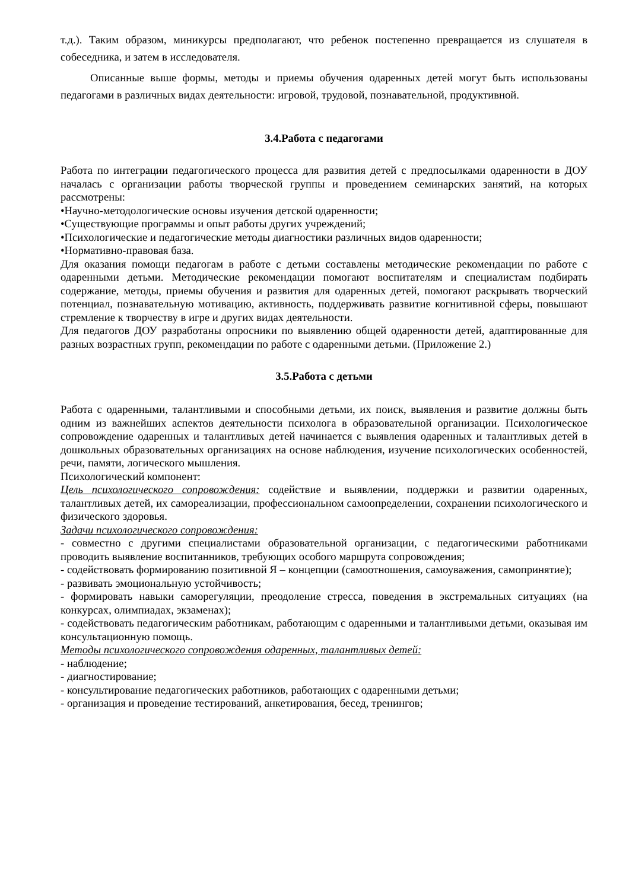т.д.). Таким образом, миникурсы предполагают, что ребенок постепенно превращается из слушателя в собеседника, и затем в исследователя.
Описанные выше формы, методы и приемы обучения одаренных детей могут быть использованы педагогами в различных видах деятельности: игровой, трудовой, познавательной, продуктивной.
3.4.Работа с педагогами
Работа по интеграции педагогического процесса для развития детей с предпосылками одаренности в ДОУ началась с организации работы творческой группы и проведением семинарских занятий, на которых рассмотрены:
•Научно-методологические основы изучения детской одаренности;
•Существующие программы и опыт работы других учреждений;
•Психологические и педагогические методы диагностики различных видов одаренности;
•Нормативно-правовая база.
Для оказания помощи педагогам в работе с детьми составлены методические рекомендации по работе с одаренными детьми. Методические рекомендации помогают воспитателям и специалистам подбирать содержание, методы, приемы обучения и развития для одаренных детей, помогают раскрывать творческий потенциал, познавательную мотивацию, активность, поддерживать развитие когнитивной сферы, повышают стремление к творчеству в игре и других видах деятельности.
Для педагогов ДОУ разработаны опросники по выявлению общей одаренности детей, адаптированные для разных возрастных групп, рекомендации по работе с одаренными детьми. (Приложение 2.)
3.5.Работа с детьми
Работа с одаренными, талантливыми и способными детьми, их поиск, выявления и развитие должны быть одним из важнейших аспектов деятельности психолога в образовательной организации. Психологическое сопровождение одаренных и талантливых детей начинается с выявления одаренных и талантливых детей в дошкольных образовательных организациях на основе наблюдения, изучение психологических особенностей, речи, памяти, логического мышления.
Психологический компонент:
Цель психологического сопровождения: содействие и выявлении, поддержки и развитии одаренных, талантливых детей, их самореализации, профессиональном самоопределении, сохранении психологического и физического здоровья.
Задачи психологического сопровождения:
- совместно с другими специалистами образовательной организации, с педагогическими работниками проводить выявление воспитанников, требующих особого маршрута сопровождения;
- содействовать формированию позитивной Я – концепции (самоотношения, самоуважения, самопринятие);
- развивать эмоциональную устойчивость;
- формировать навыки саморегуляции, преодоление стресса, поведения в экстремальных ситуациях (на конкурсах, олимпиадах, экзаменах);
- содействовать педагогическим работникам, работающим с одаренными и талантливыми детьми, оказывая им консультационную помощь.
Методы психологического сопровождения одаренных, талантливых детей:
- наблюдение;
- диагностирование;
- консультирование педагогических работников, работающих с одаренными детьми;
- организация и проведение тестирований, анкетирования, бесед, тренингов;